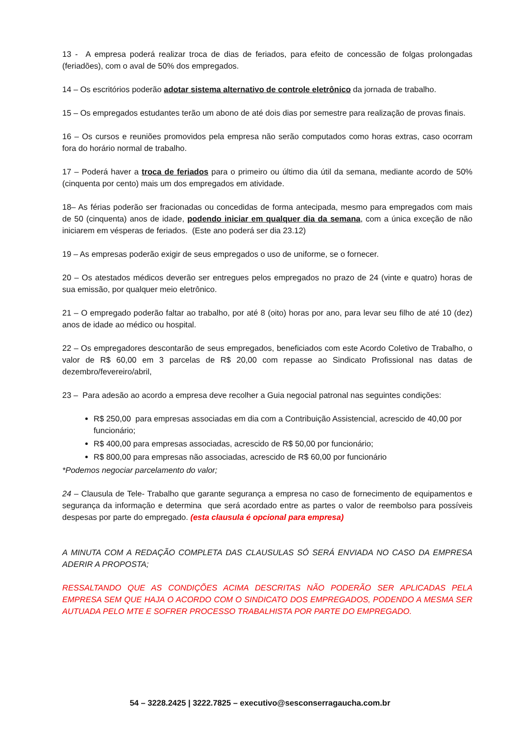13 - A empresa poderá realizar troca de dias de feriados, para efeito de concessão de folgas prolongadas (feriadões), com o aval de 50% dos empregados.
14 – Os escritórios poderão adotar sistema alternativo de controle eletrônico da jornada de trabalho.
15 – Os empregados estudantes terão um abono de até dois dias por semestre para realização de provas finais.
16 – Os cursos e reuniões promovidos pela empresa não serão computados como horas extras, caso ocorram fora do horário normal de trabalho.
17 – Poderá haver a troca de feriados para o primeiro ou último dia útil da semana, mediante acordo de 50% (cinquenta por cento) mais um dos empregados em atividade.
18– As férias poderão ser fracionadas ou concedidas de forma antecipada, mesmo para empregados com mais de 50 (cinquenta) anos de idade, podendo iniciar em qualquer dia da semana, com a única exceção de não iniciarem em vésperas de feriados. (Este ano poderá ser dia 23.12)
19 – As empresas poderão exigir de seus empregados o uso de uniforme, se o fornecer.
20 – Os atestados médicos deverão ser entregues pelos empregados no prazo de 24 (vinte e quatro) horas de sua emissão, por qualquer meio eletrônico.
21 – O empregado poderão faltar ao trabalho, por até 8 (oito) horas por ano, para levar seu filho de até 10 (dez) anos de idade ao médico ou hospital.
22 – Os empregadores descontarão de seus empregados, beneficiados com este Acordo Coletivo de Trabalho, o valor de R$ 60,00 em 3 parcelas de R$ 20,00 com repasse ao Sindicato Profissional nas datas de dezembro/fevereiro/abril,
23 – Para adesão ao acordo a empresa deve recolher a Guia negocial patronal nas seguintes condições:
R$ 250,00 para empresas associadas em dia com a Contribuição Assistencial, acrescido de 40,00 por funcionário;
R$ 400,00 para empresas associadas, acrescido de R$ 50,00 por funcionário;
R$ 800,00 para empresas não associadas, acrescido de R$ 60,00 por funcionário
*Podemos negociar parcelamento do valor;
24 – Clausula de Tele- Trabalho que garante segurança a empresa no caso de fornecimento de equipamentos e segurança da informação e determina que será acordado entre as partes o valor de reembolso para possíveis despesas por parte do empregado. (esta clausula é opcional para empresa)
A MINUTA COM A REDAÇÃO COMPLETA DAS CLAUSULAS SÓ SERÁ ENVIADA NO CASO DA EMPRESA ADERIR A PROPOSTA;
RESSALTANDO QUE AS CONDIÇÕES ACIMA DESCRITAS NÃO PODERÃO SER APLICADAS PELA EMPRESA SEM QUE HAJA O ACORDO COM O SINDICATO DOS EMPREGADOS, PODENDO A MESMA SER AUTUADA PELO MTE E SOFRER PROCESSO TRABALHISTA POR PARTE DO EMPREGADO.
54 – 3228.2425 | 3222.7825 – executivo@sesconserragaucha.com.br